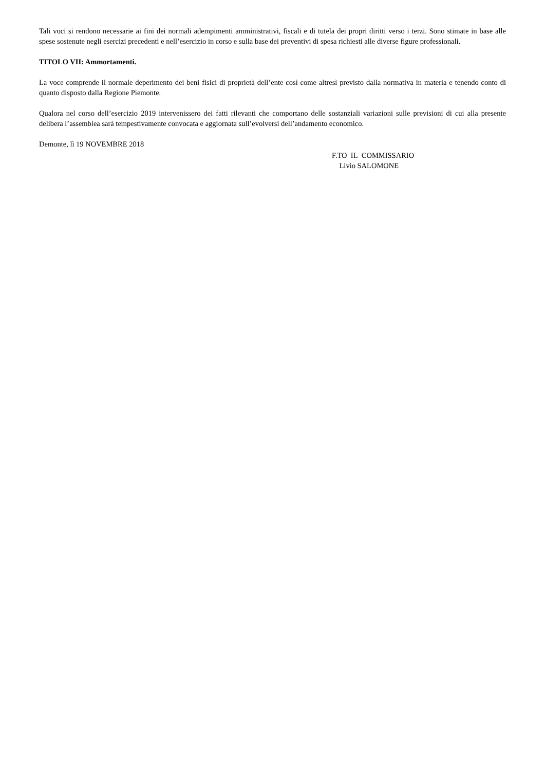Tali voci si rendono necessarie ai fini dei normali adempimenti amministrativi, fiscali e di tutela dei propri diritti verso i terzi. Sono stimate in base alle spese sostenute negli esercizi precedenti e nell’esercizio in corso e sulla base dei preventivi di spesa richiesti alle diverse figure professionali.
TITOLO VII: Ammortamenti.
La voce comprende il normale deperimento dei beni fisici di proprietà dell’ente così come altresì previsto dalla normativa in materia e tenendo conto di quanto disposto dalla Regione Piemonte.
Qualora nel corso dell’esercizio 2019 intervenissero dei fatti rilevanti che comportano delle sostanziali variazioni sulle previsioni di cui alla presente delibera l’assemblea sarà tempestivamente convocata e aggiornata sull’evolversi dell’andamento economico.
Demonte, lì 19 NOVEMBRE 2018
F.TO IL COMMISSARIO
Livio SALOMONE